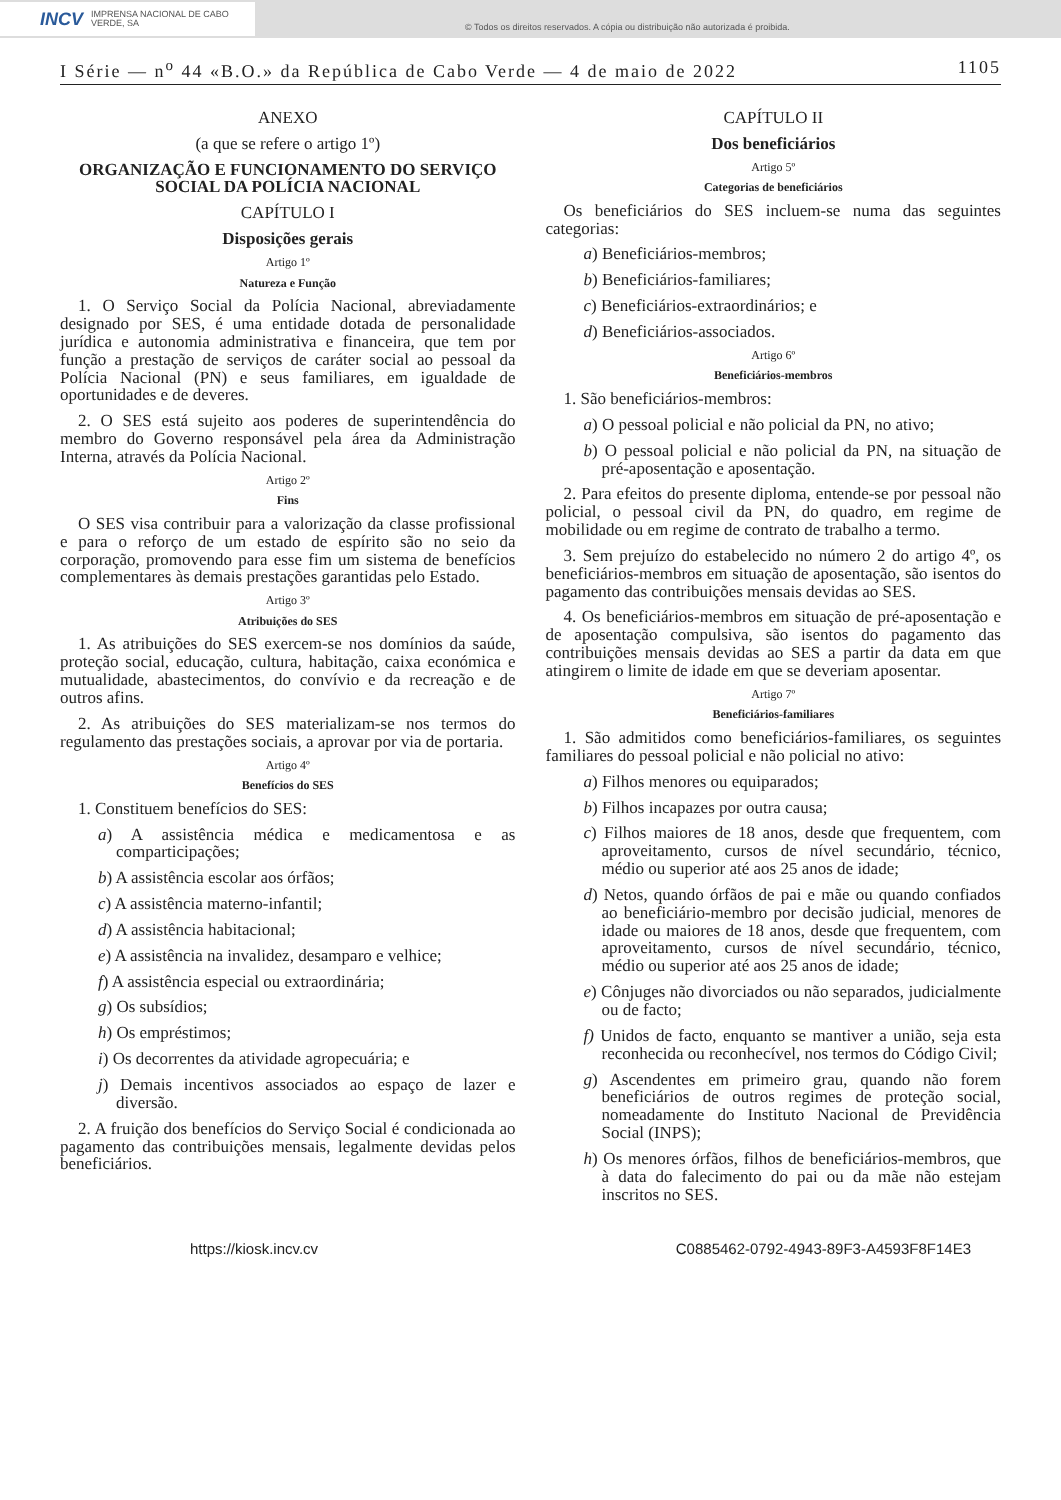INCV IMPRENSA NACIONAL DE CABO VERDE, SA
© Todos os direitos reservados. A cópia ou distribuição não autorizada é proibida.
I Série — n<sup>o</sup> 44 «B.O.» da República de Cabo Verde — 4 de maio de 2022 1105
ANEXO
(a que se refere o artigo 1º)
ORGANIZAÇÃO E FUNCIONAMENTO DO SERVIÇO SOCIAL DA POLÍCIA NACIONAL
CAPÍTULO I
Disposições gerais
Artigo 1º
Natureza e Função
1. O Serviço Social da Polícia Nacional, abreviadamente designado por SES, é uma entidade dotada de personalidade jurídica e autonomia administrativa e financeira, que tem por função a prestação de serviços de caráter social ao pessoal da Polícia Nacional (PN) e seus familiares, em igualdade de oportunidades e de deveres.
2. O SES está sujeito aos poderes de superintendência do membro do Governo responsável pela área da Administração Interna, através da Polícia Nacional.
Artigo 2º
Fins
O SES visa contribuir para a valorização da classe profissional e para o reforço de um estado de espírito são no seio da corporação, promovendo para esse fim um sistema de benefícios complementares às demais prestações garantidas pelo Estado.
Artigo 3º
Atribuições do SES
1. As atribuições do SES exercem-se nos domínios da saúde, proteção social, educação, cultura, habitação, caixa económica e mutualidade, abastecimentos, do convívio e da recreação e de outros afins.
2. As atribuições do SES materializam-se nos termos do regulamento das prestações sociais, a aprovar por via de portaria.
Artigo 4º
Benefícios do SES
1. Constituem benefícios do SES:
a) A assistência médica e medicamentosa e as comparticipações;
b) A assistência escolar aos órfãos;
c) A assistência materno-infantil;
d) A assistência habitacional;
e) A assistência na invalidez, desamparo e velhice;
f) A assistência especial ou extraordinária;
g) Os subsídios;
h) Os empréstimos;
i) Os decorrentes da atividade agropecuária; e
j) Demais incentivos associados ao espaço de lazer e diversão.
2. A fruição dos benefícios do Serviço Social é condicionada ao pagamento das contribuições mensais, legalmente devidas pelos beneficiários.
CAPÍTULO II
Dos beneficiários
Artigo 5º
Categorias de beneficiários
Os beneficiários do SES incluem-se numa das seguintes categorias:
a) Beneficiários-membros;
b) Beneficiários-familiares;
c) Beneficiários-extraordinários; e
d) Beneficiários-associados.
Artigo 6º
Beneficiários-membros
1. São beneficiários-membros:
a) O pessoal policial e não policial da PN, no ativo;
b) O pessoal policial e não policial da PN, na situação de pré-aposentação e aposentação.
2. Para efeitos do presente diploma, entende-se por pessoal não policial, o pessoal civil da PN, do quadro, em regime de mobilidade ou em regime de contrato de trabalho a termo.
3. Sem prejuízo do estabelecido no número 2 do artigo 4º, os beneficiários-membros em situação de aposentação, são isentos do pagamento das contribuições mensais devidas ao SES.
4. Os beneficiários-membros em situação de pré-aposentação e de aposentação compulsiva, são isentos do pagamento das contribuições mensais devidas ao SES a partir da data em que atingirem o limite de idade em que se deveriam aposentar.
Artigo 7º
Beneficiários-familiares
1. São admitidos como beneficiários-familiares, os seguintes familiares do pessoal policial e não policial no ativo:
a) Filhos menores ou equiparados;
b) Filhos incapazes por outra causa;
c) Filhos maiores de 18 anos, desde que frequentem, com aproveitamento, cursos de nível secundário, técnico, médio ou superior até aos 25 anos de idade;
d) Netos, quando órfãos de pai e mãe ou quando confiados ao beneficiário-membro por decisão judicial, menores de idade ou maiores de 18 anos, desde que frequentem, com aproveitamento, cursos de nível secundário, técnico, médio ou superior até aos 25 anos de idade;
e) Cônjuges não divorciados ou não separados, judicialmente ou de facto;
f) Unidos de facto, enquanto se mantiver a união, seja esta reconhecida ou reconhecível, nos termos do Código Civil;
g) Ascendentes em primeiro grau, quando não forem beneficiários de outros regimes de proteção social, nomeadamente do Instituto Nacional de Previdência Social (INPS);
h) Os menores órfãos, filhos de beneficiários-membros, que à data do falecimento do pai ou da mãe não estejam inscritos no SES.
https://kiosk.incv.cv C0885462-0792-4943-89F3-A4593F8F14E3